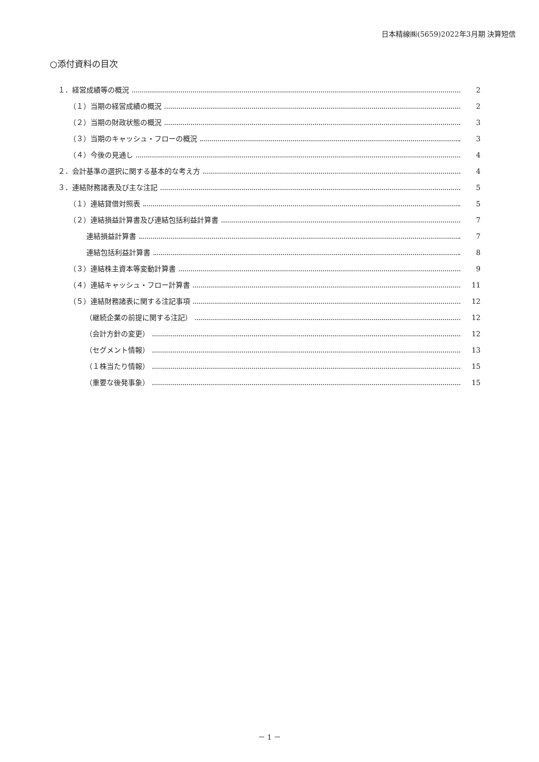日本精線㈱(5659)2022年3月期 決算短信
○添付資料の目次
１．経営成績等の概況 2
（１）当期の経営成績の概況 2
（２）当期の財政状態の概況 3
（３）当期のキャッシュ・フローの概況 3
（４）今後の見通し 4
２．会計基準の選択に関する基本的な考え方 4
３．連結財務諸表及び主な注記 5
（１）連結貸借対照表 5
（２）連結損益計算書及び連結包括利益計算書 7
連結損益計算書 7
連結包括利益計算書 8
（３）連結株主資本等変動計算書 9
（４）連結キャッシュ・フロー計算書 11
（５）連結財務諸表に関する注記事項 12
（継続企業の前提に関する注記） 12
（会計方針の変更） 12
（セグメント情報） 13
（１株当たり情報） 15
（重要な後発事象） 15
－ 1 －